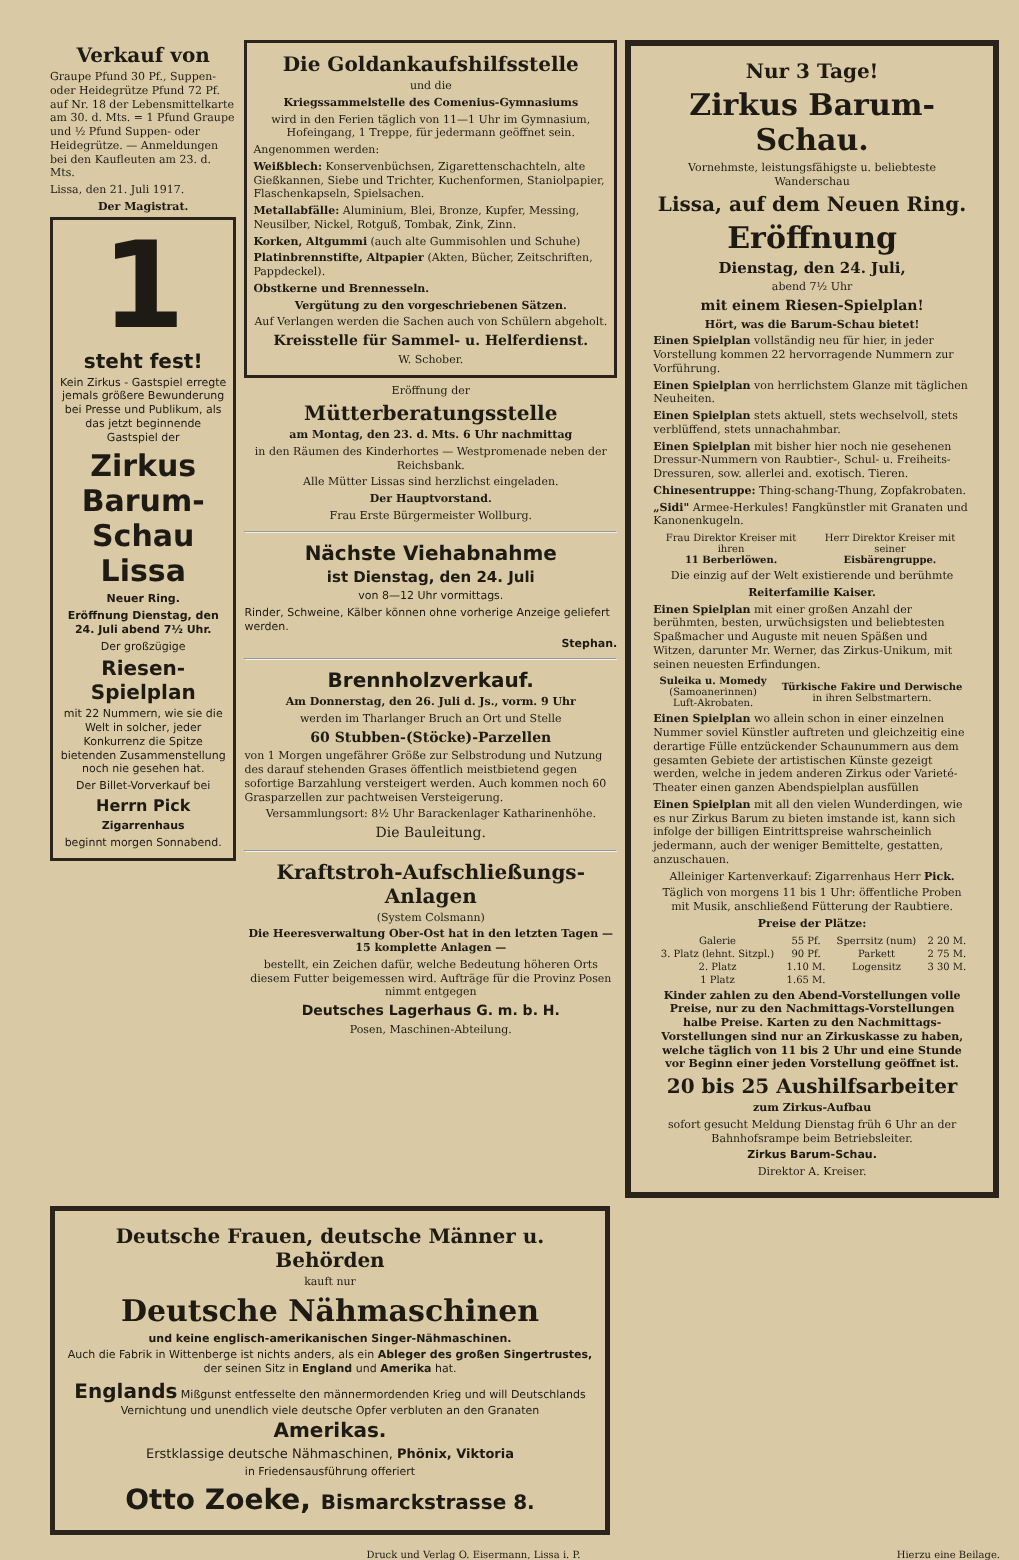Verkauf von
Graupe Pfund 30 Pf., Suppen- oder Heidegrütze Pfund 72 Pf. auf Nr. 18 der Lebensmittelkarte am 30. d. Mts. = 1 Pfund Graupe und ½ Pfund Suppen- oder Heidegrütze. — Anmeldungen bei den Kaufleuten am 23. d. Mts.
Lissa, den 21. Juli 1917.
Der Magistrat.
1
steht fest!
Kein Zirkus - Gastspiel erregte jemals größere Bewunderung bei Presse und Publikum, als das jetzt beginnende Gastspiel der
Zirkus Barum-Schau Lissa
Neuer Ring.
Eröffnung Dienstag, den 24. Juli abend 7½ Uhr.
Der großzügige
Riesen-Spielplan
mit 22 Nummern, wie sie die Welt in solcher, jeder Konkurrenz die Spitze bietenden Zusammenstellung noch nie gesehen hat.
Der Billet-Vorverkauf bei
Herrn Pick
Zigarrenhaus
beginnt morgen Sonnabend.
Die Goldankaufshilfsstelle
und die
Kriegssammelstelle des Comenius-Gymnasiums
wird in den Ferien täglich von 11—1 Uhr im Gymnasium, Hofeingang, 1 Treppe, für jedermann geöffnet sein.
Angenommen werden:
Weißblech: Konservenbüchsen, Zigarettenschachteln, alte Gießkannen, Siebe und Trichter, Kuchenformen, Staniolpapier, Flaschenkapseln, Spielsachen.
Metallabfälle: Aluminium, Blei, Bronze, Kupfer, Messing, Neusilber, Nickel, Rotguß, Tombak, Zink, Zinn.
Korken, Altgummi (auch alte Gummisohlen und Schuhe)
Platinbrennstifte, Altpapier (Akten, Bücher, Zeitschriften, Pappdeckel).
Obstkerne und Brennesseln.
Vergütung zu den vorgeschriebenen Sätzen.
Auf Verlangen werden die Sachen auch von Schülern abgeholt.
Kreisstelle für Sammel- u. Helferdienst.
W. Schober.
Eröffnung der
Mütterberatungsstelle
am Montag, den 23. d. Mts. 6 Uhr nachmittag
in den Räumen des Kinderhortes — Westpromenade neben der Reichsbank.
Alle Mütter Lissas sind herzlichst eingeladen.
Der Hauptvorstand.
Frau Erste Bürgermeister Wollburg.
Nächste Viehabnahme
ist Dienstag, den 24. Juli
von 8—12 Uhr vormittags.
Rinder, Schweine, Kälber können ohne vorherige Anzeige geliefert werden.
Stephan.
Brennholzverkauf.
Am Donnerstag, den 26. Juli d. Js., vorm. 9 Uhr
werden im Tharlanger Bruch an Ort und Stelle
60 Stubben-(Stöcke)-Parzellen
von 1 Morgen ungefährer Größe zur Selbstrodung und Nutzung des darauf stehenden Grases öffentlich meistbietend gegen sofortige Barzahlung versteigert werden. Auch kommen noch 60 Grasparzellen zur pachtweisen Versteigerung.
Versammlungsort: 8½ Uhr Barackenlager Katharinenhöhe.
Die Bauleitung.
Kraftstroh-Aufschließungs-Anlagen
(System Colsmann)
Die Heeresverwaltung Ober-Ost hat in den letzten Tagen — 15 komplette Anlagen —
bestellt, ein Zeichen dafür, welche Bedeutung höheren Orts diesem Futter beigemessen wird. Aufträge für die Provinz Posen nimmt entgegen
Deutsches Lagerhaus G. m. b. H.
Posen, Maschinen-Abteilung.
Nur 3 Tage!
Zirkus Barum-Schau.
Vornehmste, leistungsfähigste u. beliebteste Wanderschau
Lissa, auf dem Neuen Ring.
Eröffnung
Dienstag, den 24. Juli,
abend 7½ Uhr
mit einem Riesen-Spielplan!
Hört, was die Barum-Schau bietet!
Einen Spielplan vollständig neu für hier, in jeder Vorstellung kommen 22 hervorragende Nummern zur Vorführung.
Einen Spielplan von herrlichstem Glanze mit täglichen Neuheiten.
Einen Spielplan stets aktuell, stets wechselvoll, stets verblüffend, stets unnachahmbar.
Einen Spielplan mit bisher hier noch nie gesehenen Dressur-Nummern von Raubtier-, Schul- u. Freiheits-Dressuren, sow. allerlei and. exotisch. Tieren.
Chinesentruppe: Thing-schang-Thung, Zopfakrobaten.
„Sidi" Armee-Herkules! Fangkünstler mit Granaten und Kanonenkugeln.
| Frau Direktor Kreiser mit ihren 11 Berberlöwen. | Herr Direktor Kreiser mit seiner Eisbärengruppe. |
Die einzig auf der Welt existierende und berühmte
Reiterfamilie Kaiser.
Einen Spielplan mit einer großen Anzahl der berühmten, besten, urwüchsigsten und beliebtesten Spaßmacher und Auguste mit neuen Späßen und Witzen, darunter Mr. Werner, das Zirkus-Unikum, mit seinen neuesten Erfindungen.
| Suleika u. Momedy (Samoanerinnen) Luft-Akrobaten. | Türkische Fakire und Derwische in ihren Selbstmartern. |
Einen Spielplan wo allein schon in einer einzelnen Nummer soviel Künstler auftreten und gleichzeitig eine derartige Fülle entzückender Schaunummern aus dem gesamten Gebiete der artistischen Künste gezeigt werden, welche in jedem anderen Zirkus oder Varieté-Theater einen ganzen Abendspielplan ausfüllen
Einen Spielplan mit all den vielen Wunderdingen, wie es nur Zirkus Barum zu bieten imstande ist, kann sich infolge der billigen Eintrittspreise wahrscheinlich jedermann, auch der weniger Bemittelte, gestatten, anzuschauen.
Alleiniger Kartenverkauf: Zigarrenhaus Herr Pick.
Täglich von morgens 11 bis 1 Uhr: öffentliche Proben mit Musik, anschließend Fütterung der Raubtiere.
Preise der Plätze:
| Galerie | 55 Pf. | Sperrsitz (num) | 2 20 M. |
| 3. Platz (lehnt. Sitzpl.) | 90 Pf. | Parkett | 2 75 M. |
| 2. Platz | 1.10 M. | Logensitz | 3 30 M. |
| 1 Platz | 1.65 M. | | |
Kinder zahlen zu den Abend-Vorstellungen volle Preise, nur zu den Nachmittags-Vorstellungen halbe Preise. Karten zu den Nachmittags-Vorstellungen sind nur an Zirkuskasse zu haben, welche täglich von 11 bis 2 Uhr und eine Stunde vor Beginn einer jeden Vorstellung geöffnet ist.
20 bis 25 Aushilfsarbeiter
zum Zirkus-Aufbau
sofort gesucht Meldung Dienstag früh 6 Uhr an der Bahnhofsrampe beim Betriebsleiter.
Zirkus Barum-Schau.
Direktor A. Kreiser.
Deutsche Frauen, deutsche Männer u. Behörden
kauft nur
Deutsche Nähmaschinen
und keine englisch-amerikanischen Singer-Nähmaschinen.
Auch die Fabrik in Wittenberge ist nichts anders, als ein Ableger des großen Singertrustes, der seinen Sitz in England und Amerika hat.
Englands Mißgunst entfesselte den männermordenden Krieg und will Deutschlands Vernichtung und unendlich viele deutsche Opfer verbluten an den Granaten Amerikas.
Erstklassige deutsche Nähmaschinen, Phönix, Viktoria
in Friedensausführung offeriert
Otto Zoeke, Bismarckstrasse 8.
Druck und Verlag O. Eisermann, Lissa i. P. Hierzu eine Beilage.